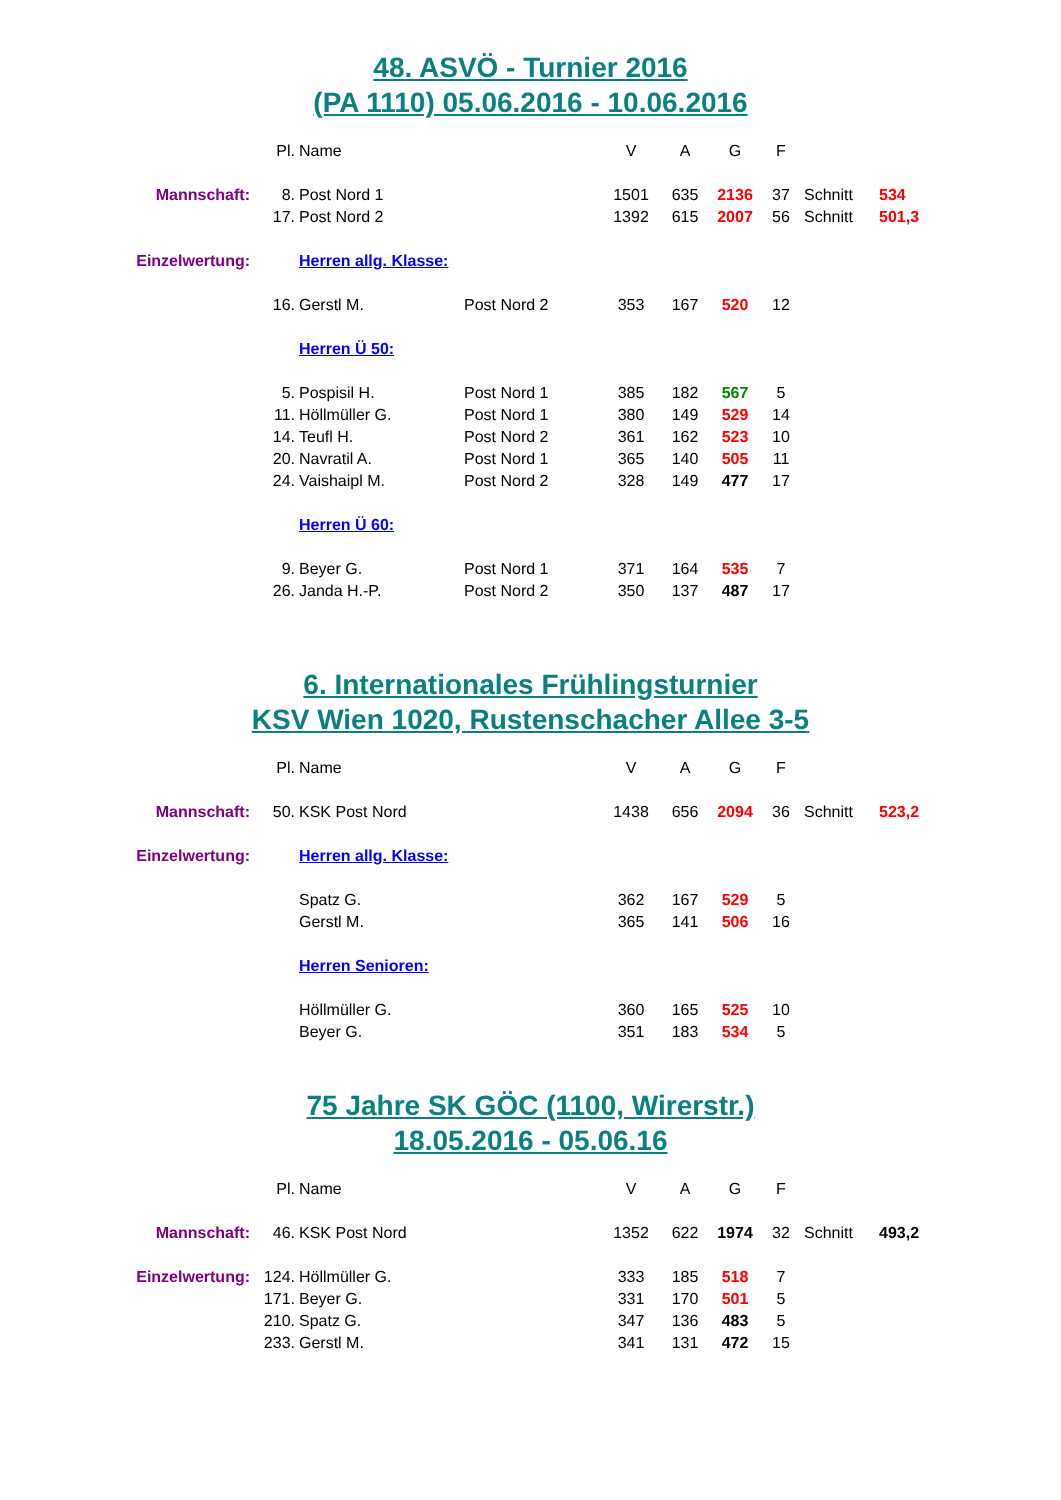48. ASVÖ - Turnier 2016
(PA 1110) 05.06.2016 - 10.06.2016
| | Pl. | Name | | V | A | G | F | | |
| Mannschaft: | 8. | Post Nord 1 | | 1501 | 635 | 2136 | 37 | Schnitt | 534 |
| | 17. | Post Nord 2 | | 1392 | 615 | 2007 | 56 | Schnitt | 501,3 |
| Einzelwertung: | | Herren allg. Klasse: | | | | | | | |
| | 16. | Gerstl M. | Post Nord 2 | 353 | 167 | 520 | 12 | | |
| | | Herren Ü 50: | | | | | | | |
| | 5. | Pospisil H. | Post Nord 1 | 385 | 182 | 567 | 5 | | |
| | 11. | Höllmüller G. | Post Nord 1 | 380 | 149 | 529 | 14 | | |
| | 14. | Teufl H. | Post Nord 2 | 361 | 162 | 523 | 10 | | |
| | 20. | Navratil A. | Post Nord 1 | 365 | 140 | 505 | 11 | | |
| | 24. | Vaishaipl M. | Post Nord 2 | 328 | 149 | 477 | 17 | | |
| | | Herren Ü 60: | | | | | | | |
| | 9. | Beyer G. | Post Nord 1 | 371 | 164 | 535 | 7 | | |
| | 26. | Janda H.-P. | Post Nord 2 | 350 | 137 | 487 | 17 | | |
6. Internationales Frühlingsturnier
KSV Wien 1020, Rustenschacher Allee 3-5
| | Pl. | Name | | V | A | G | F | | |
| Mannschaft: | 50. | KSK Post Nord | | 1438 | 656 | 2094 | 36 | Schnitt | 523,2 |
| Einzelwertung: | | Herren allg. Klasse: | | | | | | | |
| | | Spatz G. | | 362 | 167 | 529 | 5 | | |
| | | Gerstl M. | | 365 | 141 | 506 | 16 | | |
| | | Herren Senioren: | | | | | | | |
| | | Höllmüller G. | | 360 | 165 | 525 | 10 | | |
| | | Beyer G. | | 351 | 183 | 534 | 5 | | |
75 Jahre SK GÖC (1100, Wirerstr.)
18.05.2016 - 05.06.16
| | Pl. | Name | | V | A | G | F | | |
| Mannschaft: | 46. | KSK Post Nord | | 1352 | 622 | 1974 | 32 | Schnitt | 493,2 |
| Einzelwertung: | 124. | Höllmüller G. | | 333 | 185 | 518 | 7 | | |
| | 171. | Beyer G. | | 331 | 170 | 501 | 5 | | |
| | 210. | Spatz G. | | 347 | 136 | 483 | 5 | | |
| | 233. | Gerstl M. | | 341 | 131 | 472 | 15 | | |